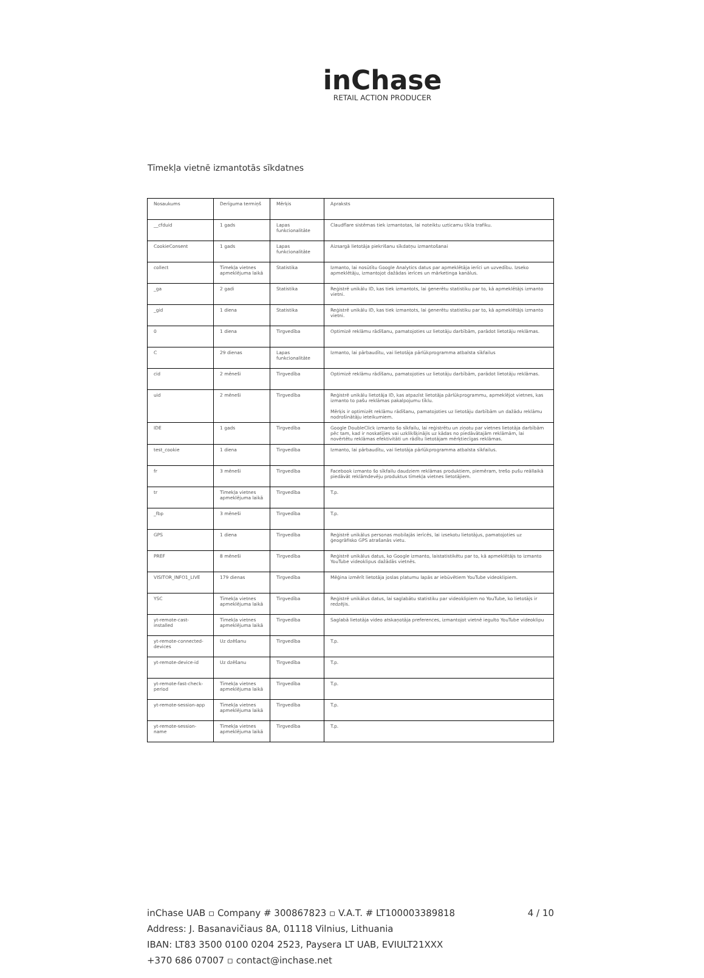inChase
RETAIL ACTION PRODUCER
Tīmekļa vietnē izmantotās sīkdatnes
| Nosaukums | Derīguma termiņš | Mērķis | Apraksts |
| __cfduid | 1 gads | Lapas funkcionalitāte | Claudflare sistēmas tiek izmantotas, lai noteiktu uzticamu tīkla trafiku. |
| CookieConsent | 1 gads | Lapas funkcionalitāte | Aizsargā lietotāja piekrišanu sīkdatņu izmantošanai |
| collect | Tīmekļa vietnes apmeklējuma laikā | Statistika | Izmanto, lai nosūtītu Google Analytics datus par apmeklētāja ierīci un uzvedību. Izseko apmeklētāju, izmantojot dažādas ierīces un mārketinga kanālus. |
| _ga | 2 gadi | Statistika | Reģistrē unikālu ID, kas tiek izmantots, lai ģenerētu statistiku par to, kā apmeklētājs izmanto vietni. |
| _gid | 1 diena | Statistika | Reģistrē unikālu ID, kas tiek izmantots, lai ģenerētu statistiku par to, kā apmeklētājs izmanto vietni. |
| 0 | 1 diena | Tirgvedība | Optimizē reklāmu rādīšanu, pamatojoties uz lietotāju darbībām, parādot lietotāju reklāmas. |
| C | 29 dienas | Lapas funkcionalitāte | Izmanto, lai pārbaudītu, vai lietotāja pārlūkprogramma atbalsta sīkfailus |
| cid | 2 mēneši | Tirgvedība | Optimizē reklāmu rādīšanu, pamatojoties uz lietotāju darbībām, parādot lietotāju reklāmas. |
| uid | 2 mēneši | Tirgvedība | Reģistrē unikālu lietotāja ID, kas atpazīst lietotāja pārlūkprogrammu, apmeklējot vietnes, kas izmanto to pašu reklāmas pakalpojumu tīklu. Mērķis ir optimizēt reklāmu rādīšanu, pamatojoties uz lietotāju darbībām un dažādu reklāmu nodrošinātāju ieteikumiem. |
| IDE | 1 gads | Tirgvedība | Google DoubleClick izmanto šo sīkfailu, lai reģistrētu un ziņotu par vietnes lietotāja darbībām pēc tam, kad ir noskatījies vai uzklikšķinājis uz kādas no piedāvātajām reklāmām, lai novērtētu reklāmas efektivitāti un rādītu lietotājam mērķtiecīgas reklāmas. |
| test_cookie | 1 diena | Tirgvedība | Izmanto, lai pārbaudītu, vai lietotāja pārlūkprogramma atbalsta sīkfailus. |
| fr | 3 mēneši | Tirgvedība | Facebook izmanto šo sīkfailu daudziem reklāmas produktiem, piemēram, trešo pušu reāllaikā piedāvāt reklāmdevēju produktus tīmekļa vietnes lietotājiem. |
| tr | Tīmekļa vietnes apmeklējuma laikā | Tirgvedība | T.p. |
| _fbp | 3 mēneši | Tirgvedība | T.p. |
| GPS | 1 diena | Tirgvedība | Reģistrē unikālus personas mobilajās ierīcēs, lai izsekotu lietotājus, pamatojoties uz ģeogrāfisko GPS atrašanās vietu. |
| PREF | 8 mēneši | Tirgvedība | Reģistrē unikālus datus, ko Google izmanto, laistatistikētu par to, kā apmeklētājs to izmanto YouTube videoklipus dažādās vietnēs. |
| VISITOR_INFO1_LIVE | 179 dienas | Tirgvedība | Mēģina izmērīt lietotāja joslas platumu lapās ar iebūvētiem YouTube videoklipiem. |
| YSC | Tīmekļa vietnes apmeklējuma laikā | Tirgvedība | Reģistrē unikālus datus, lai saglabātu statistiku par videoklipiem no YouTube, ko lietotājs ir redzējis. |
| yt-remote-cast-installed | Tīmekļa vietnes apmeklējuma laikā | Tirgvedība | Saglabā lietotāja video atskaņotāja preferences, izmantojot vietnē iegulto YouTube videoklipu |
| yt-remote-connected-devices | Uz dzēšanu | Tirgvedība | T.p. |
| yt-remote-device-id | Uz dzēšanu | Tirgvedība | T.p. |
| yt-remote-fast-check-period | Tīmekļa vietnes apmeklējuma laikā | Tirgvedība | T.p. |
| yt-remote-session-app | Tīmekļa vietnes apmeklējuma laikā | Tirgvedība | T.p. |
| yt-remote-session-name | Tīmekļa vietnes apmeklējuma laikā | Tirgvedība | T.p. |
inChase UAB ▫ Company # 300867823 ▫ V.A.T. # LT100003389818 4 / 10
Address: J. Basanavičiaus 8A, 01118 Vilnius, Lithuania
IBAN: LT83 3500 0100 0204 2523, Paysera LT UAB, EVIULT21XXX
+370 686 07007 ▫ contact@inchase.net